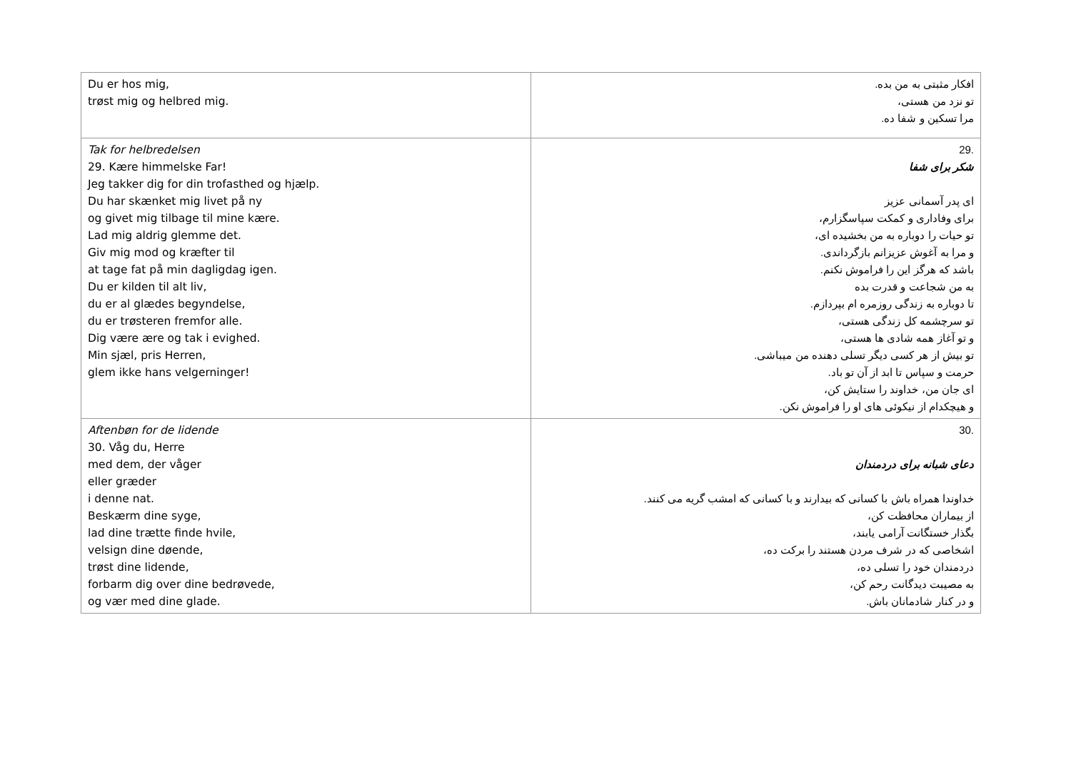| Du er hos mig, trøst mig og helbred mig. | افکار مثبتی به من بده. تو نزد من هستی، مرا تسکین و شفا ده. |
| Tak for helbredelsen 29. Kære himmelske Far! Jeg takker dig for din trofasthed og hjælp. Du har skænket mig livet på ny og givet mig tilbage til mine kære. Lad mig aldrig glemme det. Giv mig mod og kræfter til at tage fat på min dagligdag igen. Du er kilden til alt liv, du er al glædes begyndelse, du er trøsteren fremfor alle. Dig være ære og tak i evighed. Min sjæl, pris Herren, glem ikke hans velgerninger! | .29 شکر برای شفا ای پدر آسمانی عزیز برای وفاداری و کمکت سپاسگزارم، تو حیات را دوباره به من بخشیده ای، و مرا به آغوش عزیزانم بازگرداندی. باشد که هرگز این را فراموش نکنم. به من شجاعت و قدرت بده تا دوباره به زندگی روزمره ام بپردازم. تو سرچشمه کل زندگی هستی، و تو آغاز همه شادی ها هستی، تو بیش از هر کسی دیگر تسلی دهنده من میباشی. حرمت و سپاس تا ابد از آن تو باد. ای جان من، خداوند را ستایش کن، و هیچکدام از نیکوئی های او را فراموش نکن. |
| Aftenbøn for de lidende 30. Våg du, Herre med dem, der våger eller græder i denne nat. Beskærm dine syge, lad dine trætte finde hvile, velsign dine døende, trøst dine lidende, forbarm dig over dine bedrøvede, og vær med dine glade. | .30 دعای شبانه برای دردمندان خداوندا همراه باش با کسانی که بیدارند و با کسانی که امشب گریه می کنند. از بیماران محافظت کن، بگذار خستگانت آرامی یابند، اشخاصی که در شرف مردن هستند را برکت ده، دردمندان خود را تسلی ده، به مصیبت دیدگانت رحم کن، و در کنار شادمانان باش. |